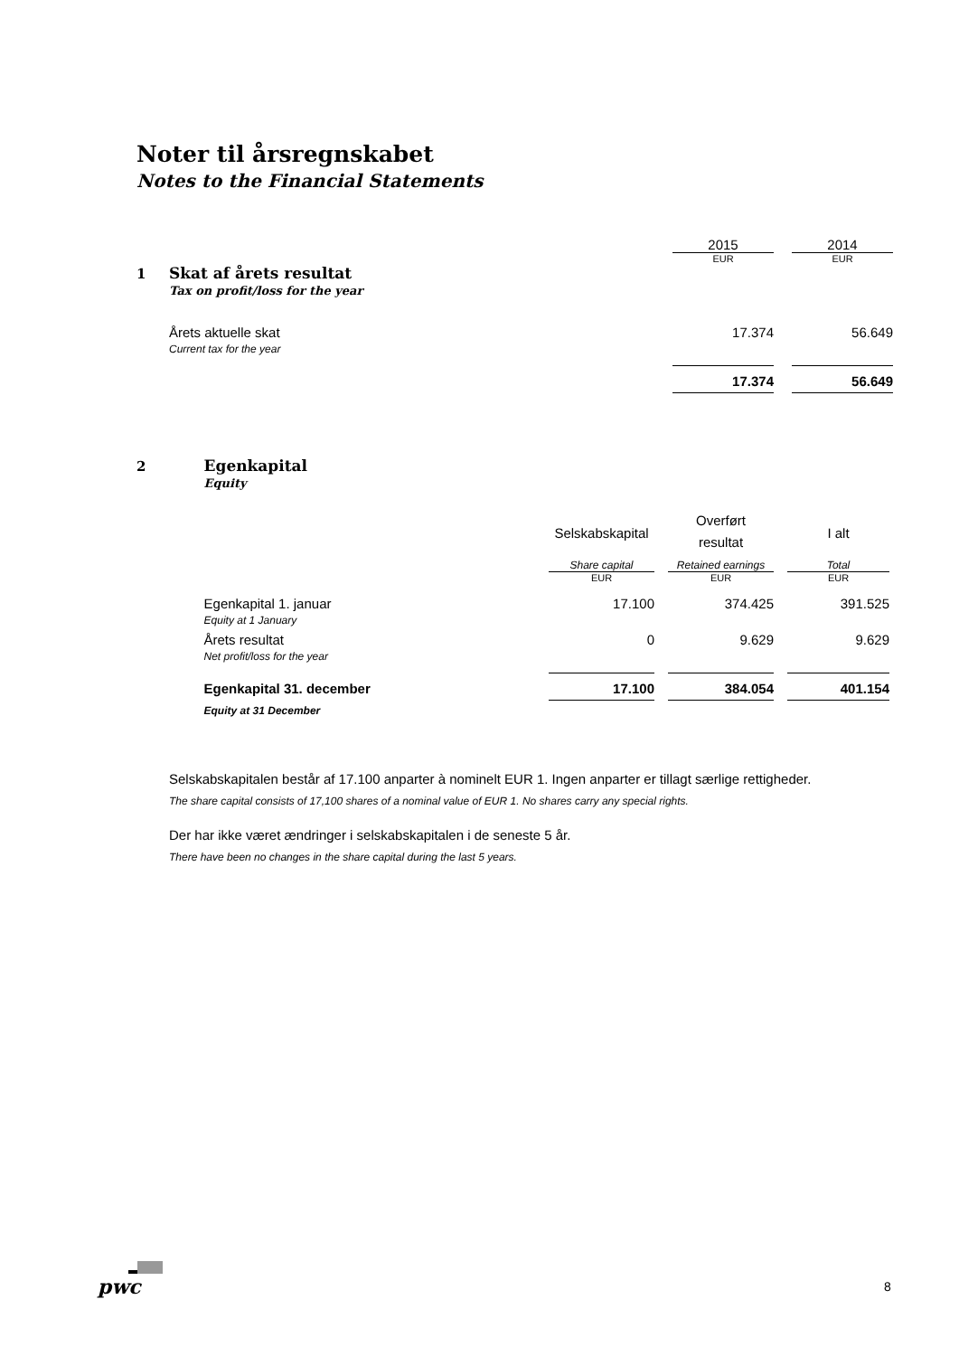Noter til årsregnskabet
Notes to the Financial Statements
| | | 2015 | | 2014 |
| | | EUR | | EUR |
| 1 | Skat af årets resultat Tax on profit/loss for the year | | | |
| | Årets aktuelle skat Current tax for the year | 17.374 | | 56.649 |
| | | 17.374 | | 56.649 |
| 2 | Egenkapital Equity | | | | | |
| | | Selskabskapital | | Overført resultat | | I alt |
| | | Share capital | | Retained earnings | | Total |
| | | EUR | | EUR | | EUR |
| | Egenkapital 1. januar Equity at 1 January | 17.100 | | 374.425 | | 391.525 |
| | Årets resultat Net profit/loss for the year | 0 | | 9.629 | | 9.629 |
| | Egenkapital 31. december | 17.100 | | 384.054 | | 401.154 |
| | Equity at 31 December | | | | | |
Selskabskapitalen består af 17.100 anparter à nominelt EUR 1. Ingen anparter er tillagt særlige rettigheder.
The share capital consists of 17,100 shares of a nominal value of EUR 1. No shares carry any special rights.
Der har ikke været ændringer i selskabskapitalen i de seneste 5 år.
There have been no changes in the share capital during the last 5 years.
pwc 8